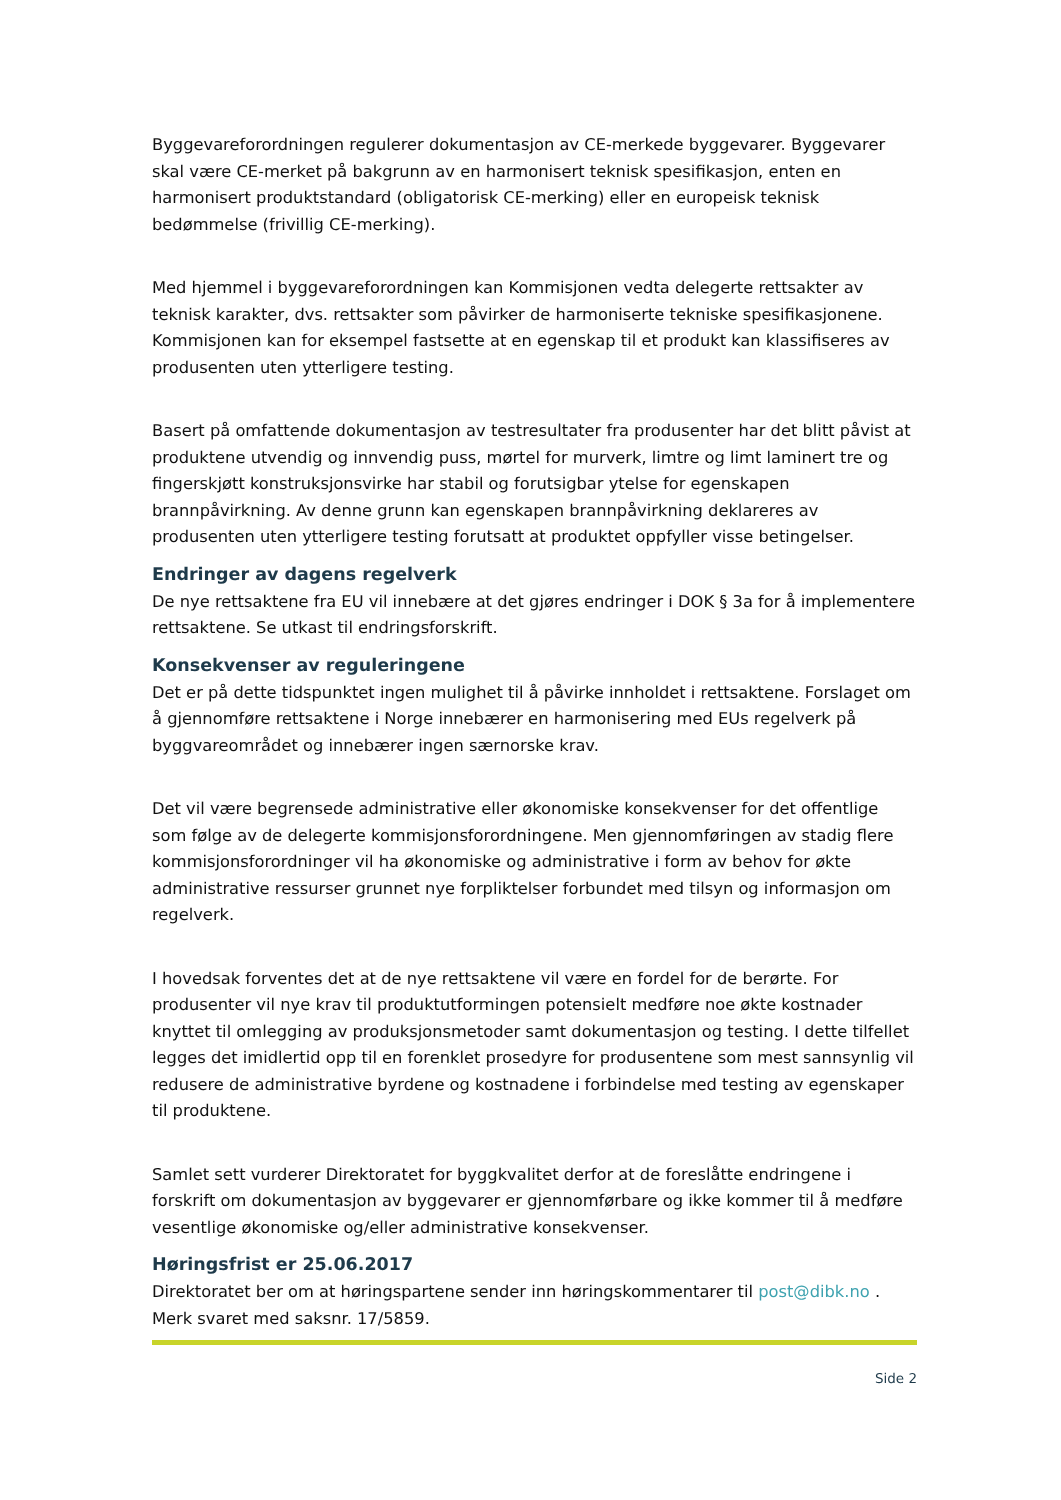Byggevareforordningen regulerer dokumentasjon av CE-merkede byggevarer. Byggevarer skal være CE-merket på bakgrunn av en harmonisert teknisk spesifikasjon, enten en harmonisert produktstandard (obligatorisk CE-merking) eller en europeisk teknisk bedømmelse (frivillig CE-merking).
Med hjemmel i byggevareforordningen kan Kommisjonen vedta delegerte rettsakter av teknisk karakter, dvs. rettsakter som påvirker de harmoniserte tekniske spesifikasjonene. Kommisjonen kan for eksempel fastsette at en egenskap til et produkt kan klassifiseres av produsenten uten ytterligere testing.
Basert på omfattende dokumentasjon av testresultater fra produsenter har det blitt påvist at produktene utvendig og innvendig puss, mørtel for murverk, limtre og limt laminert tre og fingerskjøtt konstruksjonsvirke har stabil og forutsigbar ytelse for egenskapen brannpåvirkning. Av denne grunn kan egenskapen brannpåvirkning deklareres av produsenten uten ytterligere testing forutsatt at produktet oppfyller visse betingelser.
Endringer av dagens regelverk
De nye rettsaktene fra EU vil innebære at det gjøres endringer i DOK § 3a for å implementere rettsaktene. Se utkast til endringsforskrift.
Konsekvenser av reguleringene
Det er på dette tidspunktet ingen mulighet til å påvirke innholdet i rettsaktene. Forslaget om å gjennomføre rettsaktene i Norge innebærer en harmonisering med EUs regelverk på byggvareområdet og innebærer ingen særnorske krav.
Det vil være begrensede administrative eller økonomiske konsekvenser for det offentlige som følge av de delegerte kommisjonsforordningene. Men gjennomføringen av stadig flere kommisjonsforordninger vil ha økonomiske og administrative i form av behov for økte administrative ressurser grunnet nye forpliktelser forbundet med tilsyn og informasjon om regelverk.
I hovedsak forventes det at de nye rettsaktene vil være en fordel for de berørte. For produsenter vil nye krav til produktutformingen potensielt medføre noe økte kostnader knyttet til omlegging av produksjonsmetoder samt dokumentasjon og testing. I dette tilfellet legges det imidlertid opp til en forenklet prosedyre for produsentene som mest sannsynlig vil redusere de administrative byrdene og kostnadene i forbindelse med testing av egenskaper til produktene.
Samlet sett vurderer Direktoratet for byggkvalitet derfor at de foreslåtte endringene i forskrift om dokumentasjon av byggevarer er gjennomførbare og ikke kommer til å medføre vesentlige økonomiske og/eller administrative konsekvenser.
Høringsfrist er 25.06.2017
Direktoratet ber om at høringspartene sender inn høringskommentarer til post@dibk.no . Merk svaret med saksnr. 17/5859.
Side 2